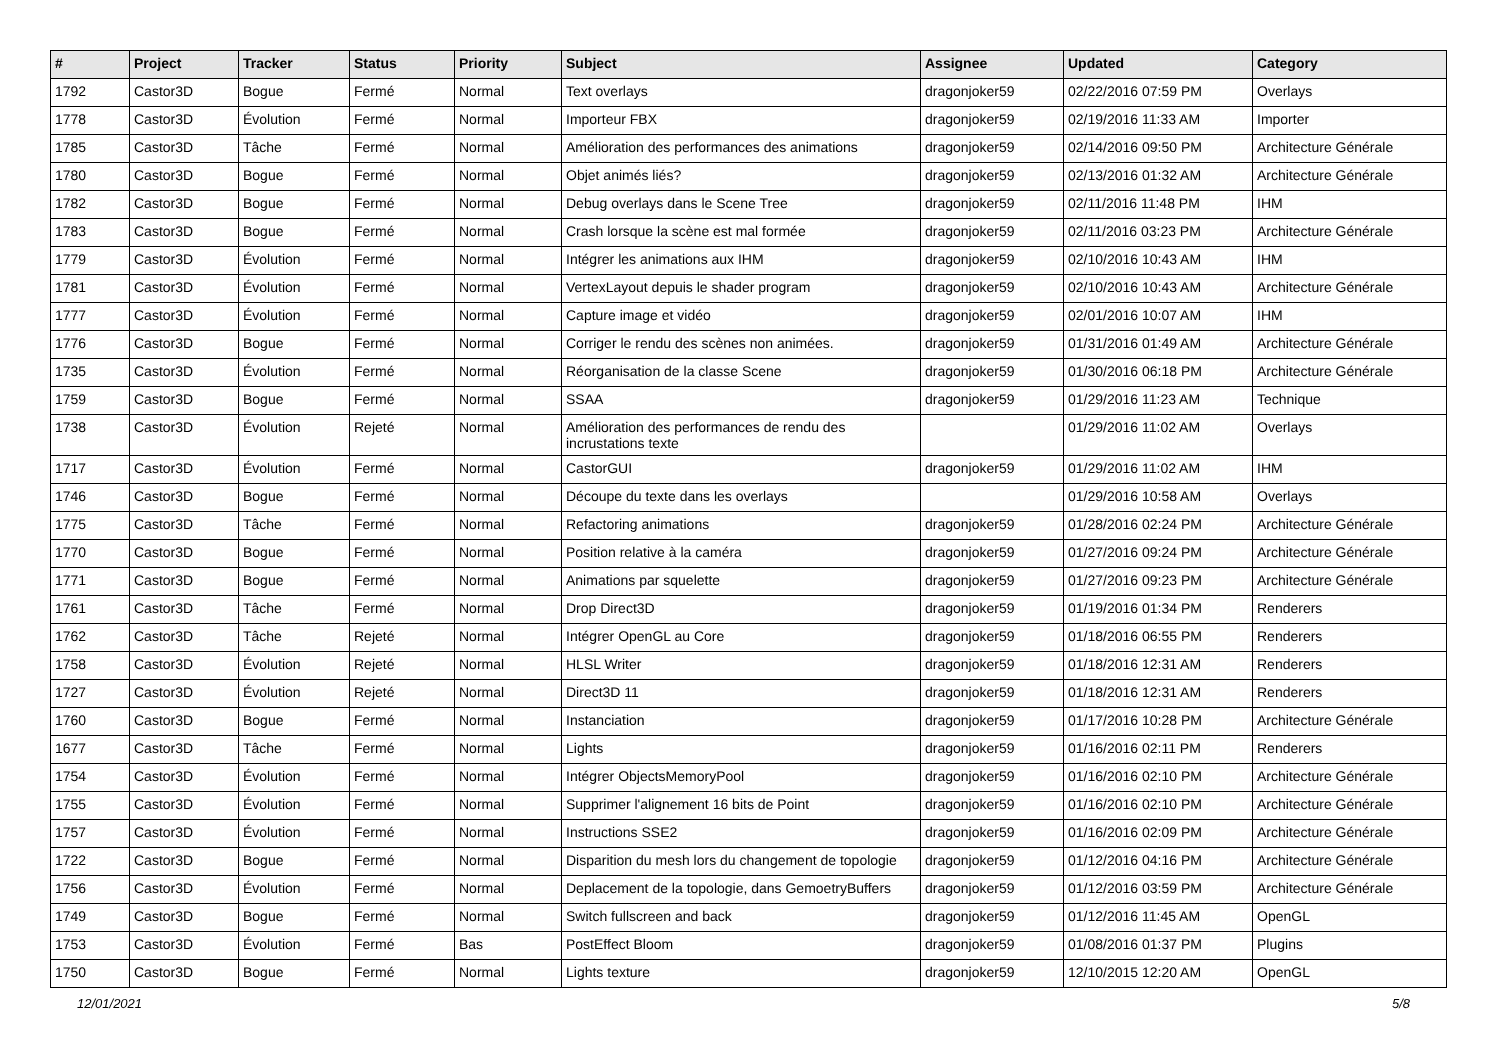| # | Project | Tracker | Status | Priority | Subject | Assignee | Updated | Category |
| --- | --- | --- | --- | --- | --- | --- | --- | --- |
| 1792 | Castor3D | Bogue | Fermé | Normal | Text overlays | dragonjoker59 | 02/22/2016 07:59 PM | Overlays |
| 1778 | Castor3D | Évolution | Fermé | Normal | Importeur FBX | dragonjoker59 | 02/19/2016 11:33 AM | Importer |
| 1785 | Castor3D | Tâche | Fermé | Normal | Amélioration des performances des animations | dragonjoker59 | 02/14/2016 09:50 PM | Architecture Générale |
| 1780 | Castor3D | Bogue | Fermé | Normal | Objet animés liés? | dragonjoker59 | 02/13/2016 01:32 AM | Architecture Générale |
| 1782 | Castor3D | Bogue | Fermé | Normal | Debug overlays dans le Scene Tree | dragonjoker59 | 02/11/2016 11:48 PM | IHM |
| 1783 | Castor3D | Bogue | Fermé | Normal | Crash lorsque la scène est mal formée | dragonjoker59 | 02/11/2016 03:23 PM | Architecture Générale |
| 1779 | Castor3D | Évolution | Fermé | Normal | Intégrer les animations aux IHM | dragonjoker59 | 02/10/2016 10:43 AM | IHM |
| 1781 | Castor3D | Évolution | Fermé | Normal | VertexLayout depuis le shader program | dragonjoker59 | 02/10/2016 10:43 AM | Architecture Générale |
| 1777 | Castor3D | Évolution | Fermé | Normal | Capture image et vidéo | dragonjoker59 | 02/01/2016 10:07 AM | IHM |
| 1776 | Castor3D | Bogue | Fermé | Normal | Corriger le rendu des scènes non animées. | dragonjoker59 | 01/31/2016 01:49 AM | Architecture Générale |
| 1735 | Castor3D | Évolution | Fermé | Normal | Réorganisation de la classe Scene | dragonjoker59 | 01/30/2016 06:18 PM | Architecture Générale |
| 1759 | Castor3D | Bogue | Fermé | Normal | SSAA | dragonjoker59 | 01/29/2016 11:23 AM | Technique |
| 1738 | Castor3D | Évolution | Rejeté | Normal | Amélioration des performances de rendu des incrustations texte | | 01/29/2016 11:02 AM | Overlays |
| 1717 | Castor3D | Évolution | Fermé | Normal | CastorGUI | dragonjoker59 | 01/29/2016 11:02 AM | IHM |
| 1746 | Castor3D | Bogue | Fermé | Normal | Découpe du texte dans les overlays | | 01/29/2016 10:58 AM | Overlays |
| 1775 | Castor3D | Tâche | Fermé | Normal | Refactoring animations | dragonjoker59 | 01/28/2016 02:24 PM | Architecture Générale |
| 1770 | Castor3D | Bogue | Fermé | Normal | Position relative à la caméra | dragonjoker59 | 01/27/2016 09:24 PM | Architecture Générale |
| 1771 | Castor3D | Bogue | Fermé | Normal | Animations par squelette | dragonjoker59 | 01/27/2016 09:23 PM | Architecture Générale |
| 1761 | Castor3D | Tâche | Fermé | Normal | Drop Direct3D | dragonjoker59 | 01/19/2016 01:34 PM | Renderers |
| 1762 | Castor3D | Tâche | Rejeté | Normal | Intégrer OpenGL au Core | dragonjoker59 | 01/18/2016 06:55 PM | Renderers |
| 1758 | Castor3D | Évolution | Rejeté | Normal | HLSL Writer | dragonjoker59 | 01/18/2016 12:31 AM | Renderers |
| 1727 | Castor3D | Évolution | Rejeté | Normal | Direct3D 11 | dragonjoker59 | 01/18/2016 12:31 AM | Renderers |
| 1760 | Castor3D | Bogue | Fermé | Normal | Instanciation | dragonjoker59 | 01/17/2016 10:28 PM | Architecture Générale |
| 1677 | Castor3D | Tâche | Fermé | Normal | Lights | dragonjoker59 | 01/16/2016 02:11 PM | Renderers |
| 1754 | Castor3D | Évolution | Fermé | Normal | Intégrer ObjectsMemoryPool | dragonjoker59 | 01/16/2016 02:10 PM | Architecture Générale |
| 1755 | Castor3D | Évolution | Fermé | Normal | Supprimer l'alignement 16 bits de Point | dragonjoker59 | 01/16/2016 02:10 PM | Architecture Générale |
| 1757 | Castor3D | Évolution | Fermé | Normal | Instructions SSE2 | dragonjoker59 | 01/16/2016 02:09 PM | Architecture Générale |
| 1722 | Castor3D | Bogue | Fermé | Normal | Disparition du mesh lors du changement de topologie | dragonjoker59 | 01/12/2016 04:16 PM | Architecture Générale |
| 1756 | Castor3D | Évolution | Fermé | Normal | Deplacement de la topologie, dans GemoetryBuffers | dragonjoker59 | 01/12/2016 03:59 PM | Architecture Générale |
| 1749 | Castor3D | Bogue | Fermé | Normal | Switch fullscreen and back | dragonjoker59 | 01/12/2016 11:45 AM | OpenGL |
| 1753 | Castor3D | Évolution | Fermé | Bas | PostEffect Bloom | dragonjoker59 | 01/08/2016 01:37 PM | Plugins |
| 1750 | Castor3D | Bogue | Fermé | Normal | Lights texture | dragonjoker59 | 12/10/2015 12:20 AM | OpenGL |
12/01/2021 5/8